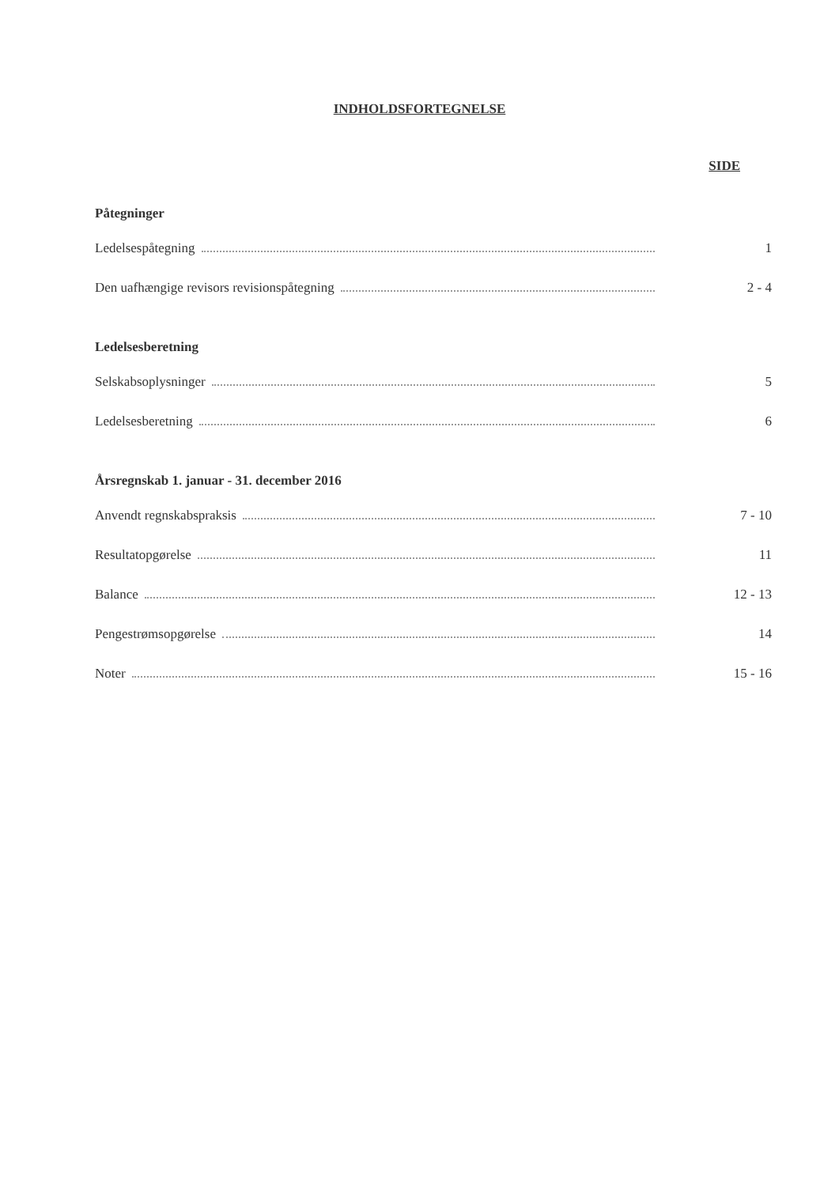INDHOLDSFORTEGNELSE
SIDE
Påtegninger
Ledelsespåtegning 1
Den uafhængige revisors revisionspåtegning 2 - 4
Ledelsesberetning
Selskabsoplysninger 5
Ledelsesberetning 6
Årsregnskab 1. januar - 31. december 2016
Anvendt regnskabspraksis 7 - 10
Resultatopgørelse 11
Balance 12 - 13
Pengestrømsopgørelse 14
Noter 15 - 16